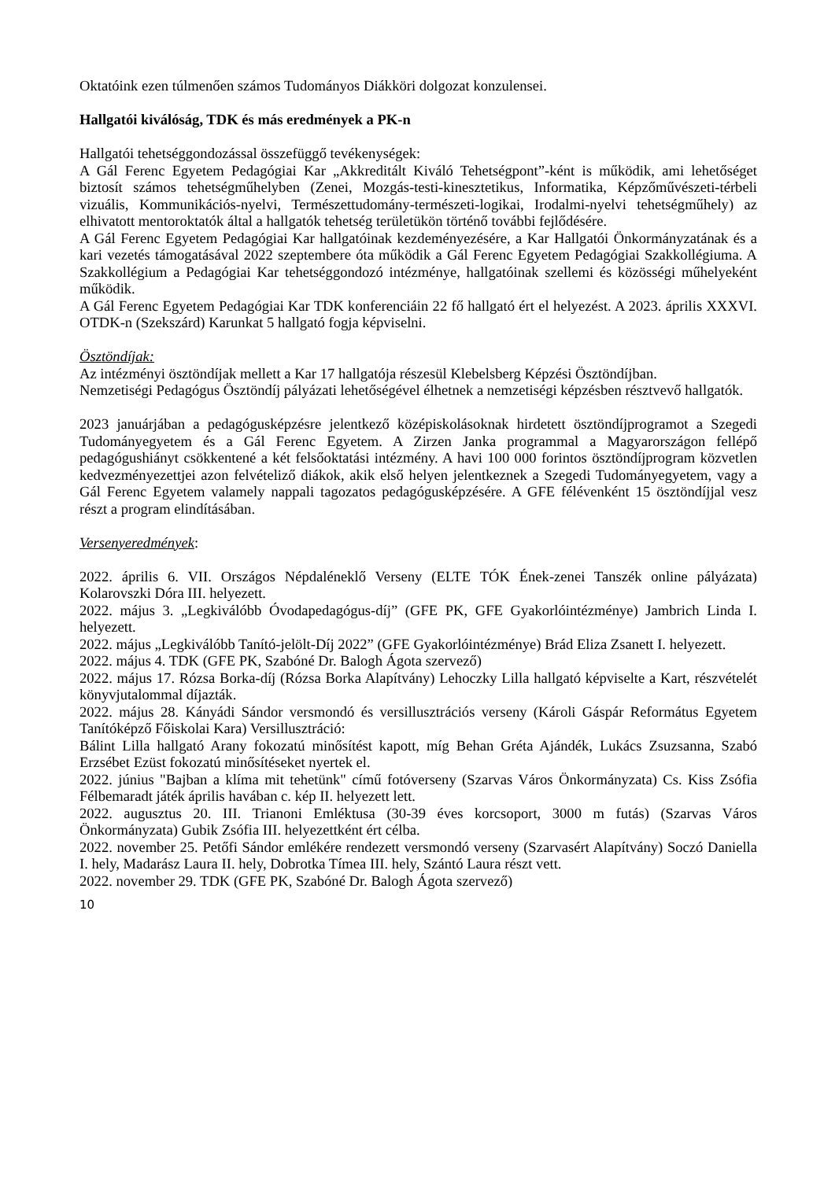Oktatóink ezen túlmenően számos Tudományos Diákköri dolgozat konzulensei.
Hallgatói kiválóság, TDK és más eredmények a PK-n
Hallgatói tehetséggondozással összefüggő tevékenységek:
A Gál Ferenc Egyetem Pedagógiai Kar „Akkreditált Kiváló Tehetségpont”-ként is működik, ami lehetőséget biztosít számos tehetségműhelyben (Zenei, Mozgás-testi-kinesztetikus, Informatika, Képzőművészeti-térbeli vizuális, Kommunikációs-nyelvi, Természettudomány-természeti-logikai, Irodalmi-nyelvi tehetségműhely) az elhivatott mentoroktatók által a hallgatók tehetség területükön történő további fejlődésére.
A Gál Ferenc Egyetem Pedagógiai Kar hallgatóinak kezdeményezésére, a Kar Hallgatói Önkormányzatának és a kari vezetés támogatásával 2022 szeptembere óta működik a Gál Ferenc Egyetem Pedagógiai Szakkollégiuma. A Szakkollégium a Pedagógiai Kar tehetséggondozó intézménye, hallgatóinak szellemi és közösségi műhelyeként működik.
A Gál Ferenc Egyetem Pedagógiai Kar TDK konferenciáin 22 fő hallgató ért el helyezést. A 2023. április XXXVI. OTDK-n (Szekszárd) Karunkat 5 hallgató fogja képviselni.
Ösztöndíjak:
Az intézményi ösztöndíjak mellett a Kar 17 hallgatója részesül Klebelsberg Képzési Ösztöndíjban.
Nemzetiségi Pedagógus Ösztöndíj pályázati lehetőségével élhetnek a nemzetiségi képzésben résztvevő hallgatók.
2023 januárjában a pedagógusképzésre jelentkező középiskolásoknak hirdetett ösztöndíjprogramot a Szegedi Tudományegyetem és a Gál Ferenc Egyetem. A Zirzen Janka programmal a Magyarországon fellépő pedagógushiányt csökkentené a két felsőoktatási intézmény. A havi 100 000 forintos ösztöndíjprogram közvetlen kedvezményezettjei azon felvételiző diákok, akik első helyen jelentkeznek a Szegedi Tudományegyetem, vagy a Gál Ferenc Egyetem valamely nappali tagozatos pedagógusképzésére. A GFE félévenként 15 ösztöndíjjal vesz részt a program elindításában.
Versenyeredmények:
2022. április 6. VII. Országos Népdaléneklő Verseny (ELTE TÓK Ének-zenei Tanszék online pályázata) Kolarovszki Dóra III. helyezett.
2022. május 3. „Legkiválóbb Óvodapedagógus-díj” (GFE PK, GFE Gyakorlóintézménye) Jambrich Linda I. helyezett.
2022. május „Legkiválóbb Tanító-jelölt-Díj 2022” (GFE Gyakorlóintézménye) Brád Eliza Zsanett I. helyezett.
2022. május 4. TDK (GFE PK, Szabóné Dr. Balogh Ágota szervező)
2022. május 17. Rózsa Borka-díj (Rózsa Borka Alapítvány) Lehoczky Lilla hallgató képviselte a Kart, részvételét könyvjutalommal díjazták.
2022. május 28. Kányádi Sándor versmondó és versillusztrációs verseny (Károli Gáspár Református Egyetem Tanítóképző Főiskolai Kara) Versillusztráció:
Bálint Lilla hallgató Arany fokozatú minősítést kapott, míg Behan Gréta Ajándék, Lukács Zsuzsanna, Szabó Erzsébet Ezüst fokozatú minősítéseket nyertek el.
2022. június "Bajban a klíma mit tehetünk" című fotóverseny (Szarvas Város Önkormányzata) Cs. Kiss Zsófia Félbemaradt játék április havában c. kép II. helyezett lett.
2022. augusztus 20. III. Trianoni Emléktusa (30-39 éves korcsoport, 3000 m futás) (Szarvas Város Önkormányzata) Gubik Zsófia III. helyezettként ért célba.
2022. november 25. Petőfi Sándor emlékére rendezett versmondó verseny (Szarvasért Alapítvány) Soczó Daniella I. hely, Madarász Laura II. hely, Dobrotka Tímea III. hely, Szántó Laura részt vett.
2022. november 29. TDK (GFE PK, Szabóné Dr. Balogh Ágota szervező)
10